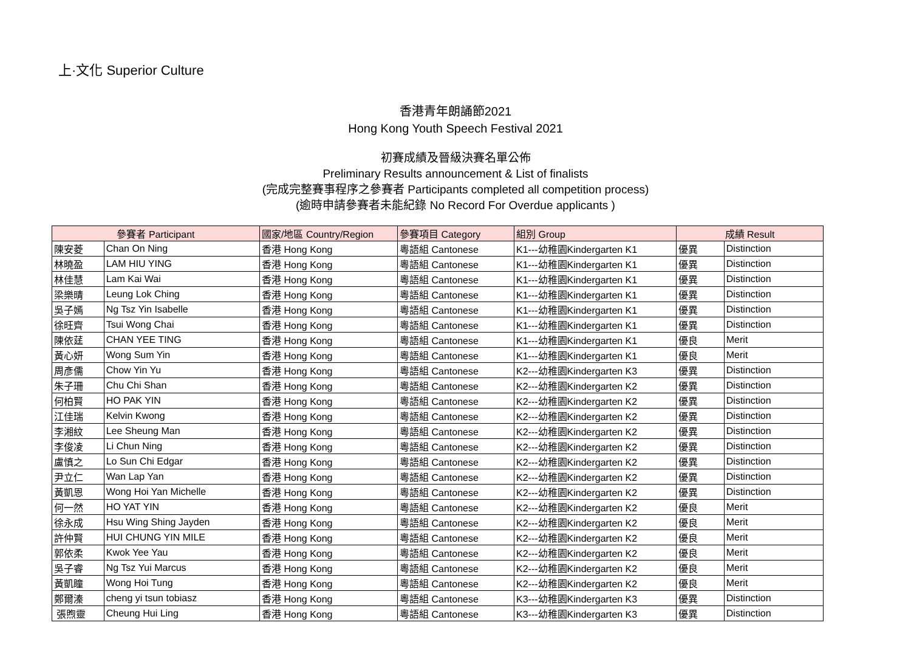上·文化 Superior Culture
香港青年朗誦節2021
Hong Kong Youth Speech Festival 2021
初賽成績及晉級決賽名單公佈
Preliminary Results announcement & List of finalists
(完成完整賽事程序之參賽者 Participants completed all competition process)
(逾時申請參賽者未能紀錄 No Record For Overdue applicants )
| 參賽者 Participant | | 國家/地區 Country/Region | 參賽項目 Category | 組別 Group | 成績 Result | |
| --- | --- | --- | --- | --- | --- | --- |
| 陳安菱 | Chan On Ning | 香港 Hong Kong | 粵語組 Cantonese | K1---幼稚園Kindergarten K1 | 優異 | Distinction |
| 林曉盈 | LAM HIU YING | 香港 Hong Kong | 粵語組 Cantonese | K1---幼稚園Kindergarten K1 | 優異 | Distinction |
| 林佳慧 | Lam Kai Wai | 香港 Hong Kong | 粵語組 Cantonese | K1---幼稚園Kindergarten K1 | 優異 | Distinction |
| 梁樂晴 | Leung Lok Ching | 香港 Hong Kong | 粵語組 Cantonese | K1---幼稚園Kindergarten K1 | 優異 | Distinction |
| 吳子嫣 | Ng Tsz Yin Isabelle | 香港 Hong Kong | 粵語組 Cantonese | K1---幼稚園Kindergarten K1 | 優異 | Distinction |
| 徐旺齊 | Tsui Wong Chai | 香港 Hong Kong | 粵語組 Cantonese | K1---幼稚園Kindergarten K1 | 優異 | Distinction |
| 陳依莛 | CHAN YEE TING | 香港 Hong Kong | 粵語組 Cantonese | K1---幼稚園Kindergarten K1 | 優良 | Merit |
| 黃心妍 | Wong Sum Yin | 香港 Hong Kong | 粵語組 Cantonese | K1---幼稚園Kindergarten K1 | 優良 | Merit |
| 周彥儒 | Chow Yin Yu | 香港 Hong Kong | 粵語組 Cantonese | K2---幼稚園Kindergarten K3 | 優異 | Distinction |
| 朱子珊 | Chu Chi Shan | 香港 Hong Kong | 粵語組 Cantonese | K2---幼稚園Kindergarten K2 | 優異 | Distinction |
| 何柏賢 | HO PAK YIN | 香港 Hong Kong | 粵語組 Cantonese | K2---幼稚園Kindergarten K2 | 優異 | Distinction |
| 江佳瑞 | Kelvin Kwong | 香港 Hong Kong | 粵語組 Cantonese | K2---幼稚園Kindergarten K2 | 優異 | Distinction |
| 李湘紋 | Lee Sheung Man | 香港 Hong Kong | 粵語組 Cantonese | K2---幼稚園Kindergarten K2 | 優異 | Distinction |
| 李俊凌 | Li Chun Ning | 香港 Hong Kong | 粵語組 Cantonese | K2---幼稚園Kindergarten K2 | 優異 | Distinction |
| 盧慎之 | Lo Sun Chi Edgar | 香港 Hong Kong | 粵語組 Cantonese | K2---幼稚園Kindergarten K2 | 優異 | Distinction |
| 尹立仁 | Wan Lap Yan | 香港 Hong Kong | 粵語組 Cantonese | K2---幼稚園Kindergarten K2 | 優異 | Distinction |
| 黃凱恩 | Wong Hoi Yan Michelle | 香港 Hong Kong | 粵語組 Cantonese | K2---幼稚園Kindergarten K2 | 優異 | Distinction |
| 何一然 | HO YAT YIN | 香港 Hong Kong | 粵語組 Cantonese | K2---幼稚園Kindergarten K2 | 優良 | Merit |
| 徐永成 | Hsu Wing Shing Jayden | 香港 Hong Kong | 粵語組 Cantonese | K2---幼稚園Kindergarten K2 | 優良 | Merit |
| 許仲賢 | HUI CHUNG YIN MILE | 香港 Hong Kong | 粵語組 Cantonese | K2---幼稚園Kindergarten K2 | 優良 | Merit |
| 郭依柔 | Kwok Yee Yau | 香港 Hong Kong | 粵語組 Cantonese | K2---幼稚園Kindergarten K2 | 優良 | Merit |
| 吳子睿 | Ng Tsz Yui Marcus | 香港 Hong Kong | 粵語組 Cantonese | K2---幼稚園Kindergarten K2 | 優良 | Merit |
| 黃凱瞳 | Wong Hoi Tung | 香港 Hong Kong | 粵語組 Cantonese | K2---幼稚園Kindergarten K2 | 優良 | Merit |
| 鄭爾溱 | cheng yi tsun tobiasz | 香港 Hong Kong | 粵語組 Cantonese | K3---幼稚園Kindergarten K3 | 優異 | Distinction |
| 張煦靈 | Cheung Hui Ling | 香港 Hong Kong | 粵語組 Cantonese | K3---幼稚園Kindergarten K3 | 優異 | Distinction |